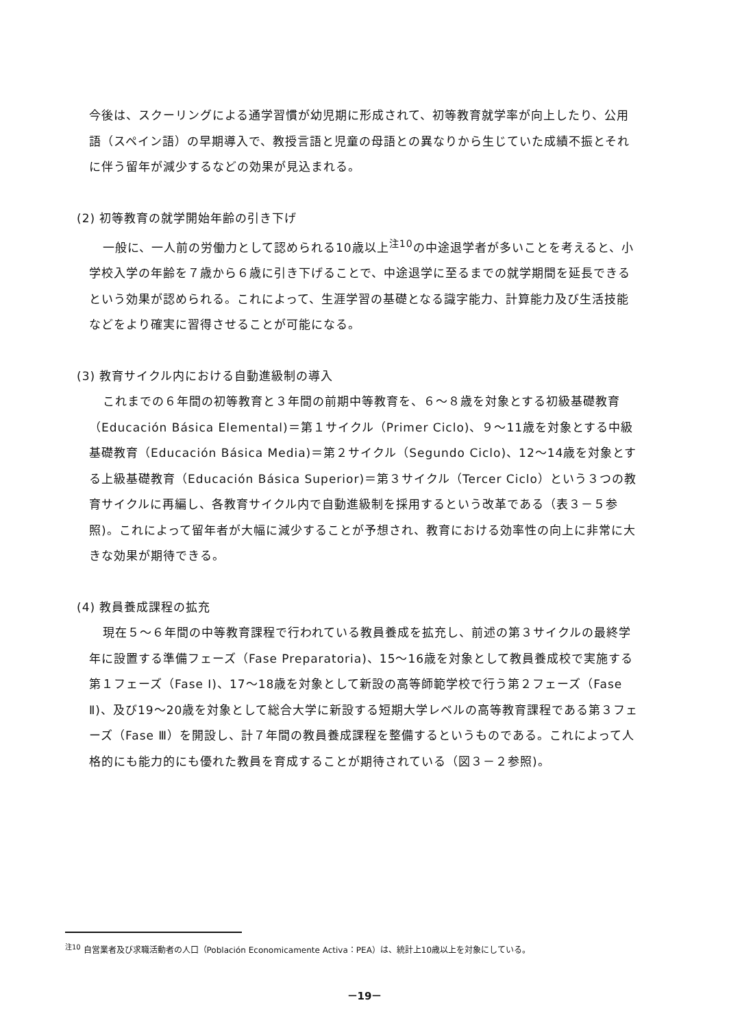今後は、スクーリングによる通学習慣が幼児期に形成されて、初等教育就学率が向上したり、公用語（スペイン語）の早期導入で、教授言語と児童の母語との異なりから生じていた成績不振とそれに伴う留年が減少するなどの効果が見込まれる。
(2) 初等教育の就学開始年齢の引き下げ
一般に、一人前の労働力として認められる10歳以上<sup>注10</sup>の中途退学者が多いことを考えると、小学校入学の年齢を７歳から６歳に引き下げることで、中途退学に至るまでの就学期間を延長できるという効果が認められる。これによって、生涯学習の基礎となる識字能力、計算能力及び生活技能などをより確実に習得させることが可能になる。
(3) 教育サイクル内における自動進級制の導入
これまでの６年間の初等教育と３年間の前期中等教育を、６～８歳を対象とする初級基礎教育（Educación Básica Elemental)＝第１サイクル（Primer Ciclo)、９～11歳を対象とする中級基礎教育（Educación Básica Media)＝第２サイクル（Segundo Ciclo)、12～14歳を対象とする上級基礎教育（Educación Básica Superior)＝第３サイクル（Tercer Ciclo）という３つの教育サイクルに再編し、各教育サイクル内で自動進級制を採用するという改革である（表３－５参照)。これによって留年者が大幅に減少することが予想され、教育における効率性の向上に非常に大きな効果が期待できる。
(4) 教員養成課程の拡充
現在５～６年間の中等教育課程で行われている教員養成を拡充し、前述の第３サイクルの最終学年に設置する準備フェーズ（Fase Preparatoria)、15～16歳を対象として教員養成校で実施する第１フェーズ（Fase Ⅰ)、17～18歳を対象として新設の高等師範学校で行う第２フェーズ（Fase Ⅱ)、及び19～20歳を対象として総合大学に新設する短期大学レベルの高等教育課程である第３フェーズ（Fase Ⅲ）を開設し、計７年間の教員養成課程を整備するというものである。これによって人格的にも能力的にも優れた教員を育成することが期待されている（図３－２参照)。
<sup>注10</sup> 自営業者及び求職活動者の人口（Población Economicamente Activa：PEA）は、統計上10歳以上を対象にしている。
－19－